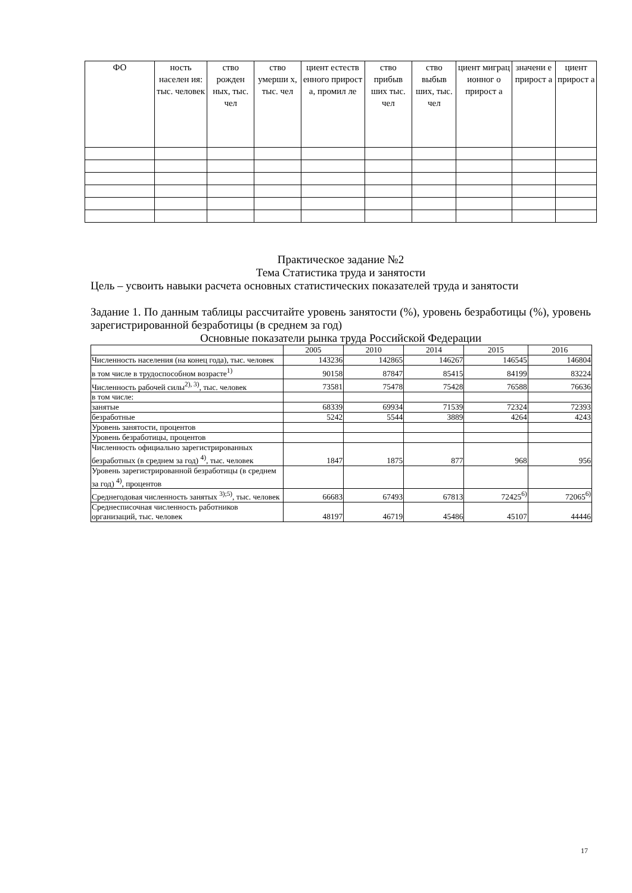| ФО | ность населен ия: тыс. человек | ство рожден ных, тыс. чел | ство умерши х, тыс. чел | циент естеств енного прирост а, промил ле | ство прибыв ших тыс. чел | ство выбыв ших, тыс. чел | циент миграц ионног о прирост а | значени е прирост а | циент прирост а |
Практическое задание №2
Тема Статистика труда и занятости
Цель – усвоить навыки расчета основных статистических показателей труда и занятости
Задание 1. По данным таблицы рассчитайте уровень занятости (%), уровень безработицы (%), уровень зарегистрированной безработицы (в среднем за год)
Основные показатели рынка труда Российской Федерации
| | 2005 | 2010 | 2014 | 2015 | 2016 |
| Численность населения (на конец года), тыс. человек | 143236 | 142865 | 146267 | 146545 | 146804 |
| в том числе в трудоспособном возрасте<sup>1)</sup> | 90158 | 87847 | 85415 | 84199 | 83224 |
| Численность рабочей силы<sup>2), 3)</sup>, тыс. человек | 73581 | 75478 | 75428 | 76588 | 76636 |
| в том числе: | | | | | |
| занятые | 68339 | 69934 | 71539 | 72324 | 72393 |
| безработные | 5242 | 5544 | 3889 | 4264 | 4243 |
| Уровень занятости, процентов | | | | | |
| Уровень безработицы, процентов | | | | | |
| Численность официально зарегистрированных безработных (в среднем за год) <sup>4)</sup>, тыс. человек | 1847 | 1875 | 877 | 968 | 956 |
| Уровень зарегистрированной безработицы (в среднем за год) <sup>4)</sup>, процентов | | | | | |
| Среднегодовая численность занятых <sup>3);5)</sup>, тыс. человек | 66683 | 67493 | 67813 | 72425<sup>6)</sup> | 72065<sup>6)</sup> |
| Среднесписочная численность работников организаций, тыс. человек | 48197 | 46719 | 45486 | 45107 | 44446 |
17